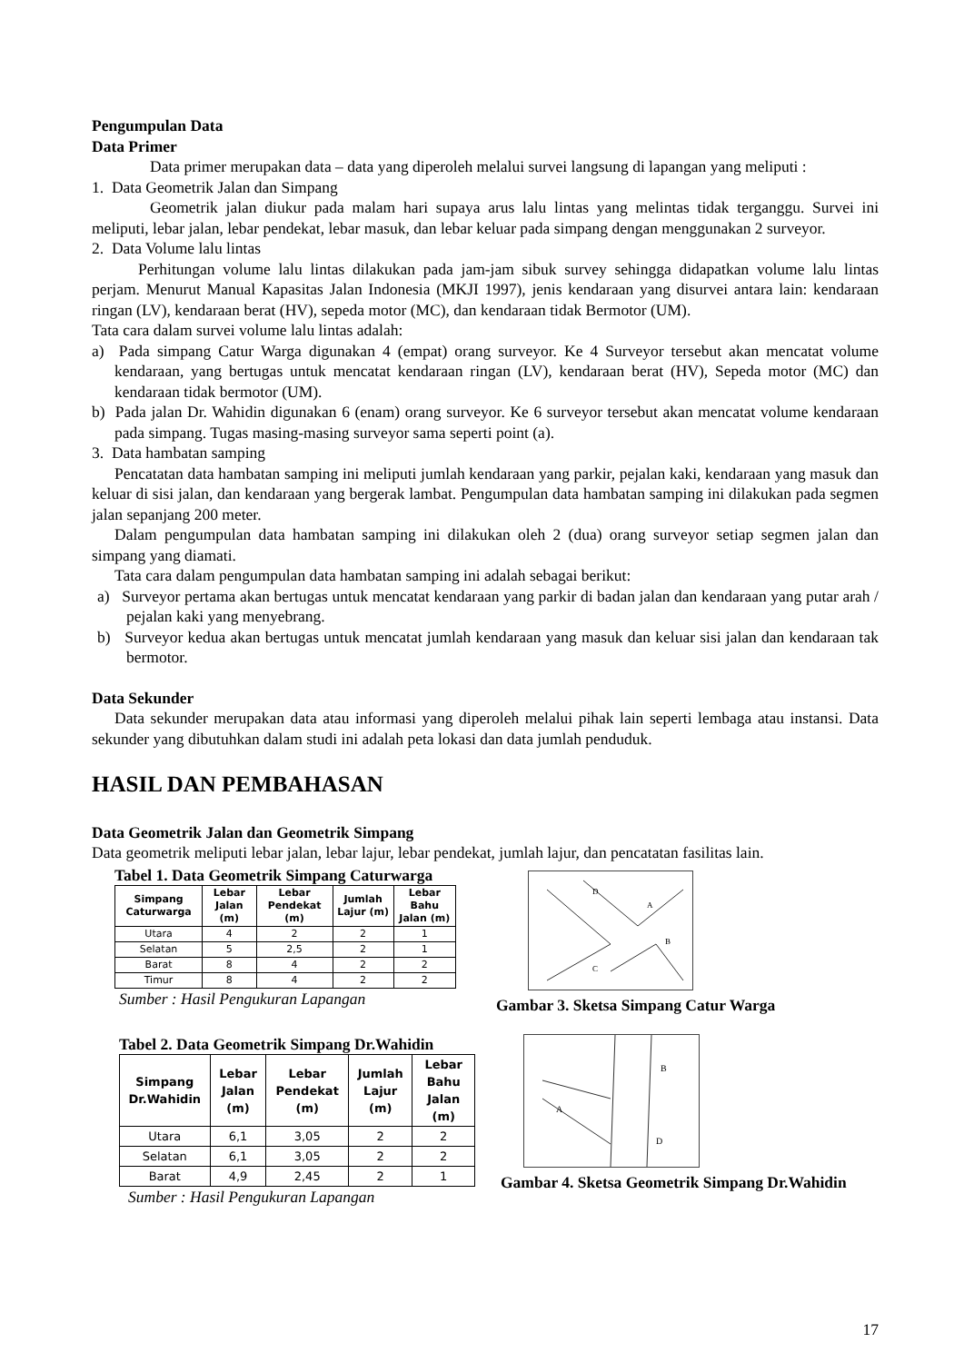Pengumpulan Data
Data Primer
Data primer merupakan data – data yang diperoleh melalui survei langsung di lapangan yang meliputi :
1. Data Geometrik Jalan dan Simpang
Geometrik jalan diukur pada malam hari supaya arus lalu lintas yang melintas tidak terganggu. Survei ini meliputi, lebar jalan, lebar pendekat, lebar masuk, dan lebar keluar pada simpang dengan menggunakan 2 surveyor.
2. Data Volume lalu lintas
Perhitungan volume lalu lintas dilakukan pada jam-jam sibuk survey sehingga didapatkan volume lalu lintas perjam. Menurut Manual Kapasitas Jalan Indonesia (MKJI 1997), jenis kendaraan yang disurvei antara lain: kendaraan ringan (LV), kendaraan berat (HV), sepeda motor (MC), dan kendaraan tidak Bermotor (UM).
Tata cara dalam survei volume lalu lintas adalah:
a) Pada simpang Catur Warga digunakan 4 (empat) orang surveyor. Ke 4 Surveyor tersebut akan mencatat volume kendaraan, yang bertugas untuk mencatat kendaraan ringan (LV), kendaraan berat (HV), Sepeda motor (MC) dan kendaraan tidak bermotor (UM).
b) Pada jalan Dr. Wahidin digunakan 6 (enam) orang surveyor. Ke 6 surveyor tersebut akan mencatat volume kendaraan pada simpang. Tugas masing-masing surveyor sama seperti point (a).
3. Data hambatan samping
Pencatatan data hambatan samping ini meliputi jumlah kendaraan yang parkir, pejalan kaki, kendaraan yang masuk dan keluar di sisi jalan, dan kendaraan yang bergerak lambat. Pengumpulan data hambatan samping ini dilakukan pada segmen jalan sepanjang 200 meter.
Dalam pengumpulan data hambatan samping ini dilakukan oleh 2 (dua) orang surveyor setiap segmen jalan dan simpang yang diamati.
Tata cara dalam pengumpulan data hambatan samping ini adalah sebagai berikut:
a) Surveyor pertama akan bertugas untuk mencatat kendaraan yang parkir di badan jalan dan kendaraan yang putar arah / pejalan kaki yang menyebrang.
b) Surveyor kedua akan bertugas untuk mencatat jumlah kendaraan yang masuk dan keluar sisi jalan dan kendaraan tak bermotor.
Data Sekunder
Data sekunder merupakan data atau informasi yang diperoleh melalui pihak lain seperti lembaga atau instansi. Data sekunder yang dibutuhkan dalam studi ini adalah peta lokasi dan data jumlah penduduk.
HASIL DAN PEMBAHASAN
Data Geometrik Jalan dan Geometrik Simpang
Data geometrik meliputi lebar jalan, lebar lajur, lebar pendekat, jumlah lajur, dan pencatatan fasilitas lain.
Tabel 1. Data Geometrik Simpang Caturwarga
| Simpang Caturwarga | Lebar Jalan (m) | Lebar Pendekat (m) | Jumlah Lajur (m) | Lebar Bahu Jalan (m) |
| --- | --- | --- | --- | --- |
| Utara | 4 | 2 | 2 | 1 |
| Selatan | 5 | 2,5 | 2 | 1 |
| Barat | 8 | 4 | 2 | 2 |
| Timur | 8 | 4 | 2 | 2 |
Sumber : Hasil Pengukuran Lapangan
D
A
B
C
Gambar 3. Sketsa Simpang Catur Warga
Tabel 2. Data Geometrik Simpang Dr.Wahidin
| Simpang Dr.Wahidin | Lebar Jalan (m) | Lebar Pendekat (m) | Jumlah Lajur (m) | Lebar Bahu Jalan (m) |
| --- | --- | --- | --- | --- |
| Utara | 6,1 | 3,05 | 2 | 2 |
| Selatan | 6,1 | 3,05 | 2 | 2 |
| Barat | 4,9 | 2,45 | 2 | 1 |
Sumber : Hasil Pengukuran Lapangan
B
A
D
Gambar 4. Sketsa Geometrik Simpang Dr.Wahidin
17